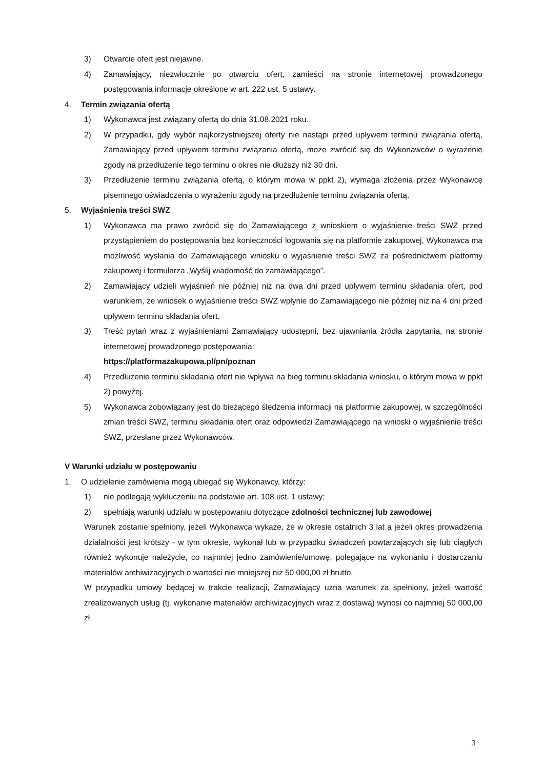3) Otwarcie ofert jest niejawne.
4) Zamawiający, niezwłocznie po otwarciu ofert, zamieści na stronie internetowej prowadzonego postępowania informacje określone w art. 222 ust. 5 ustawy.
4. Termin związania ofertą
1) Wykonawca jest związany ofertą do dnia 31.08.2021 roku.
2) W przypadku, gdy wybór najkorzystniejszej oferty nie nastąpi przed upływem terminu związania ofertą, Zamawiający przed upływem terminu związania ofertą, może zwrócić się do Wykonawców o wyrażenie zgody na przedłużenie tego terminu o okres nie dłuższy niż 30 dni.
3) Przedłużenie terminu związania ofertą, o którym mowa w ppkt 2), wymaga złożenia przez Wykonawcę pisemnego oświadczenia o wyrażeniu zgody na przedłużenie terminu związania ofertą.
5. Wyjaśnienia treści SWZ
1) Wykonawca ma prawo zwrócić się do Zamawiającego z wnioskiem o wyjaśnienie treści SWZ przed przystąpieniem do postępowania bez konieczności logowania się na platformie zakupowej, Wykonawca ma możliwość wysłania do Zamawiającego wniosku o wyjaśnienie treści SWZ za pośrednictwem platformy zakupowej i formularza „Wyślij wiadomość do zamawiającego”.
2) Zamawiający udzieli wyjaśnień nie później niż na dwa dni przed upływem terminu składania ofert, pod warunkiem, że wniosek o wyjaśnienie treści SWZ wpłynie do Zamawiającego nie później niż na 4 dni przed upływem terminu składania ofert.
3) Treść pytań wraz z wyjaśnieniami Zamawiający udostępni, bez ujawniania źródła zapytania, na stronie internetowej prowadzonego postępowania:
https://platformazakupowa.pl/pn/poznan
4) Przedłużenie terminu składania ofert nie wpływa na bieg terminu składania wniosku, o którym mowa w ppkt 2) powyżej.
5) Wykonawca zobowiązany jest do bieżącego śledzenia informacji na platformie zakupowej, w szczególności zmian treści SWZ, terminu składania ofert oraz odpowiedzi Zamawiającego na wnioski o wyjaśnienie treści SWZ, przesłane przez Wykonawców.
V Warunki udziału w postępowaniu
1. O udzielenie zamówienia mogą ubiegać się Wykonawcy, którzy:
1) nie podlegają wykluczeniu na podstawie art. 108 ust. 1 ustawy;
2) spełniają warunki udziału w postępowaniu dotyczące zdolności technicznej lub zawodowej
Warunek zostanie spełniony, jeżeli Wykonawca wykaże, że w okresie ostatnich 3 lat a jeżeli okres prowadzenia działalności jest krótszy - w tym okresie, wykonał lub w przypadku świadczeń powtarzających się lub ciągłych również wykonuje należycie, co najmniej jedno zamówienie/umowę, polegające na wykonaniu i dostarczaniu materiałów archiwizacyjnych o wartości nie mniejszej niż 50 000,00 zł brutto.
W przypadku umowy będącej w trakcie realizacji, Zamawiający uzna warunek za spełniony, jeżeli wartość zrealizowanych usług (tj. wykonanie materiałów archiwizacyjnych wraz z dostawą) wynosi co najmniej 50 000,00 zł
3